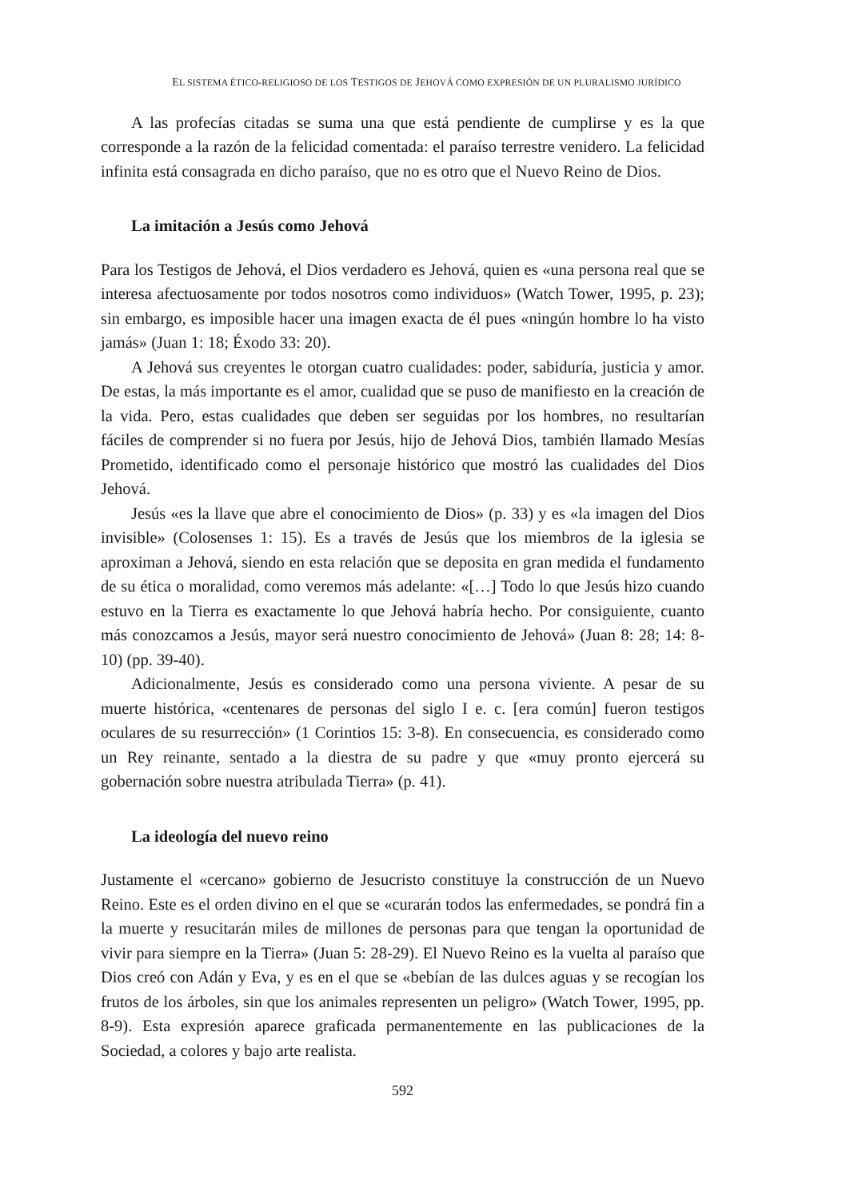EL SISTEMA ÉTICO-RELIGIOSO DE LOS TESTIGOS DE JEHOVÁ COMO EXPRESIÓN DE UN PLURALISMO JURÍDICO
A las profecías citadas se suma una que está pendiente de cumplirse y es la que corresponde a la razón de la felicidad comentada: el paraíso terrestre venidero. La felicidad infinita está consagrada en dicho paraíso, que no es otro que el Nuevo Reino de Dios.
La imitación a Jesús como Jehová
Para los Testigos de Jehová, el Dios verdadero es Jehová, quien es «una persona real que se interesa afectuosamente por todos nosotros como individuos» (Watch Tower, 1995, p. 23); sin embargo, es imposible hacer una imagen exacta de él pues «ningún hombre lo ha visto jamás» (Juan 1: 18; Éxodo 33: 20).
A Jehová sus creyentes le otorgan cuatro cualidades: poder, sabiduría, justicia y amor. De estas, la más importante es el amor, cualidad que se puso de manifiesto en la creación de la vida. Pero, estas cualidades que deben ser seguidas por los hombres, no resultarían fáciles de comprender si no fuera por Jesús, hijo de Jehová Dios, también llamado Mesías Prometido, identificado como el personaje histórico que mostró las cualidades del Dios Jehová.
Jesús «es la llave que abre el conocimiento de Dios» (p. 33) y es «la imagen del Dios invisible» (Colosenses 1: 15). Es a través de Jesús que los miembros de la iglesia se aproximan a Jehová, siendo en esta relación que se deposita en gran medida el fundamento de su ética o moralidad, como veremos más adelante: «[…] Todo lo que Jesús hizo cuando estuvo en la Tierra es exactamente lo que Jehová habría hecho. Por consiguiente, cuanto más conozcamos a Jesús, mayor será nuestro conocimiento de Jehová» (Juan 8: 28; 14: 8-10) (pp. 39-40).
Adicionalmente, Jesús es considerado como una persona viviente. A pesar de su muerte histórica, «centenares de personas del siglo I e. c. [era común] fueron testigos oculares de su resurrección» (1 Corintios 15: 3-8). En consecuencia, es considerado como un Rey reinante, sentado a la diestra de su padre y que «muy pronto ejercerá su gobernación sobre nuestra atribulada Tierra» (p. 41).
La ideología del nuevo reino
Justamente el «cercano» gobierno de Jesucristo constituye la construcción de un Nuevo Reino. Este es el orden divino en el que se «curarán todos las enfermedades, se pondrá fin a la muerte y resucitarán miles de millones de personas para que tengan la oportunidad de vivir para siempre en la Tierra» (Juan 5: 28-29). El Nuevo Reino es la vuelta al paraíso que Dios creó con Adán y Eva, y es en el que se «bebían de las dulces aguas y se recogían los frutos de los árboles, sin que los animales representen un peligro» (Watch Tower, 1995, pp. 8-9). Esta expresión aparece graficada permanentemente en las publicaciones de la Sociedad, a colores y bajo arte realista.
592